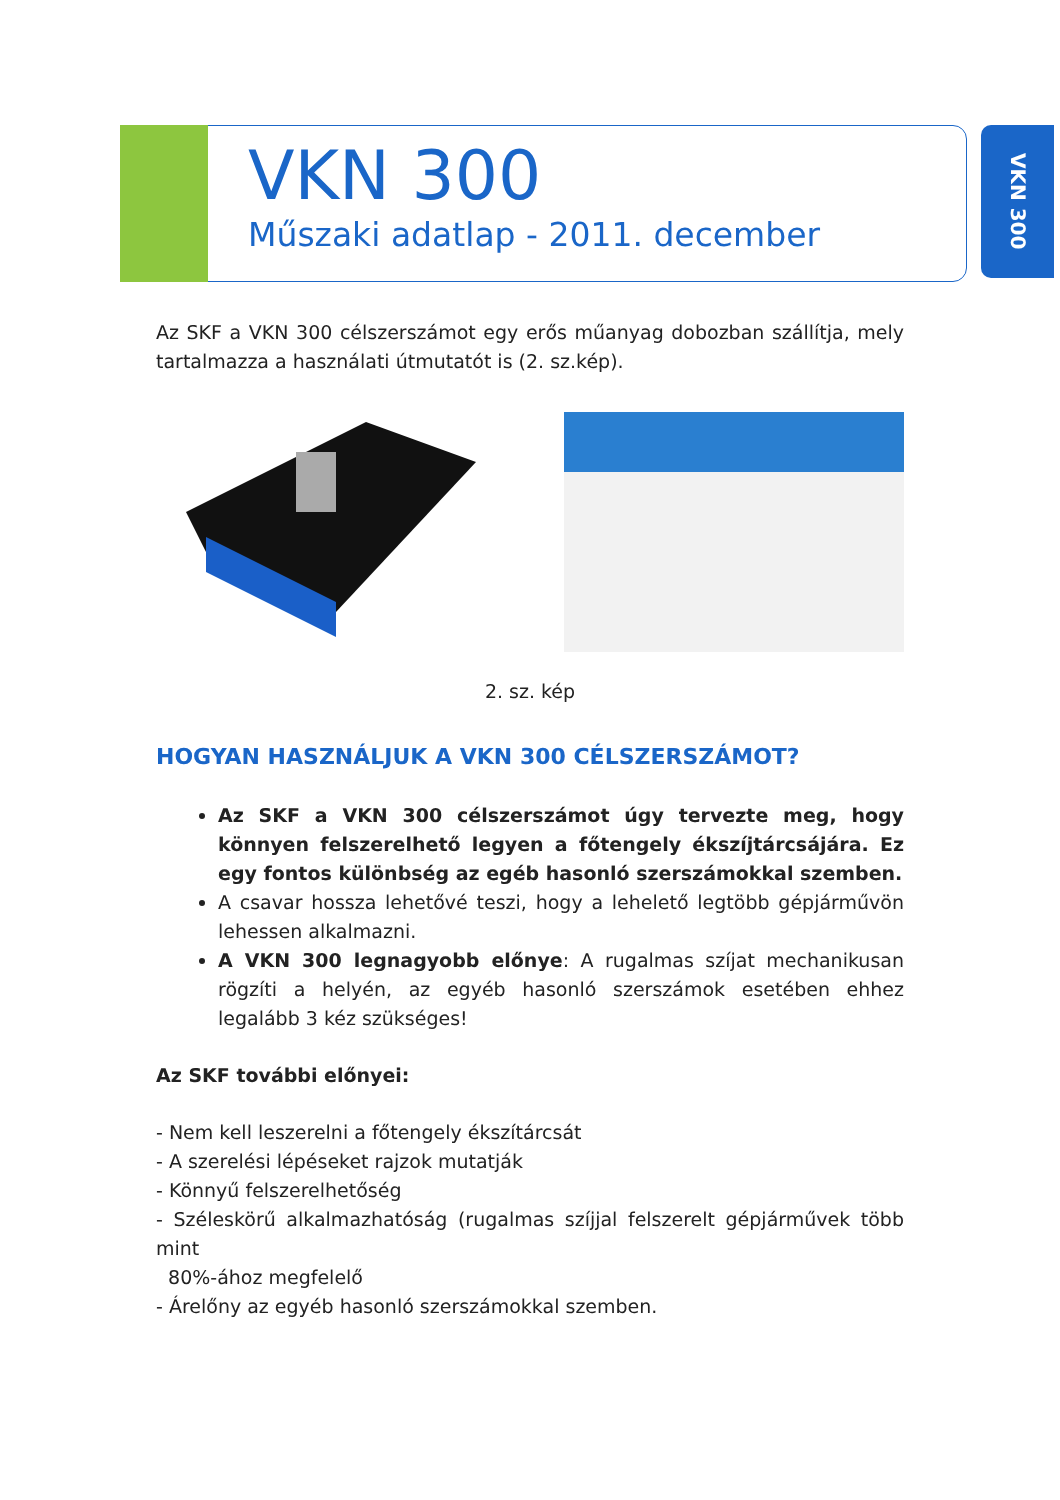VKN 300
Műszaki adatlap - 2011. december
VKN 300
Az SKF a VKN 300 célszerszámot egy erős műanyag dobozban szállítja, mely tartalmazza a használati útmutatót is (2. sz.kép).
2. sz. kép
HOGYAN HASZNÁLJUK A VKN 300 CÉLSZERSZÁMOT?
Az SKF a VKN 300 célszerszámot úgy tervezte meg, hogy könnyen felszerelhető legyen a főtengely ékszíjtárcsájára. Ez egy fontos különbség az egéb hasonló szerszámokkal szemben.
A csavar hossza lehetővé teszi, hogy a lehelető legtöbb gépjárművön lehessen alkalmazni.
A VKN 300 legnagyobb előnye: A rugalmas szíjat mechanikusan rögzíti a helyén, az egyéb hasonló szerszámok esetében ehhez legalább 3 kéz szükséges!
Az SKF további előnyei:
- Nem kell leszerelni a főtengely ékszítárcsát
- A szerelési lépéseket rajzok mutatják
- Könnyű felszerelhetőség
- Széleskörű alkalmazhatóság (rugalmas szíjjal felszerelt gépjárművek több mint
80%-ához megfelelő
- Árelőny az egyéb hasonló szerszámokkal szemben.